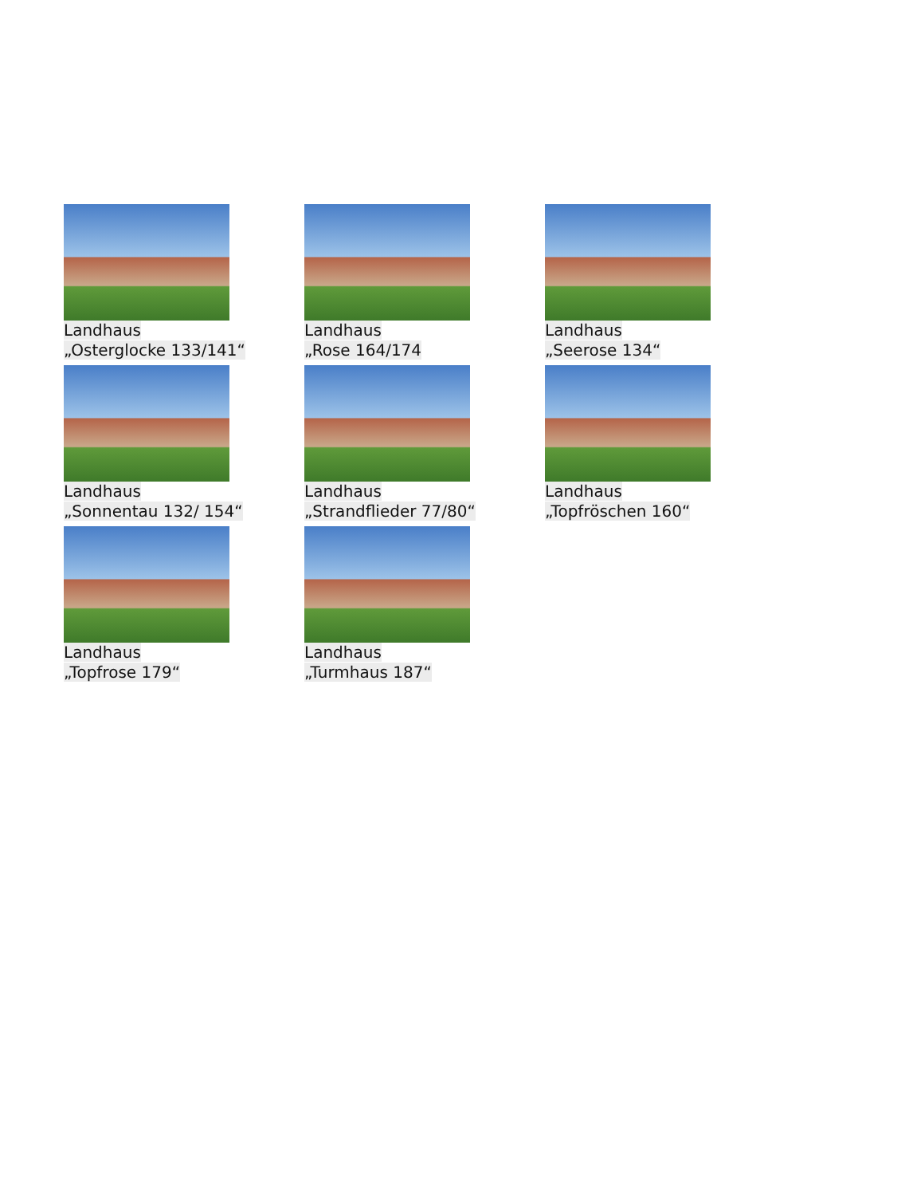Landhaus
„Osterglocke 133/141“
Landhaus
„Rose 164/174
Landhaus
„Seerose 134“
Landhaus
„Sonnentau 132/ 154“
Landhaus
„Strandflieder 77/80“
Landhaus
„Topfröschen 160“
Landhaus
„Topfrose 179“
Landhaus
„Turmhaus 187“